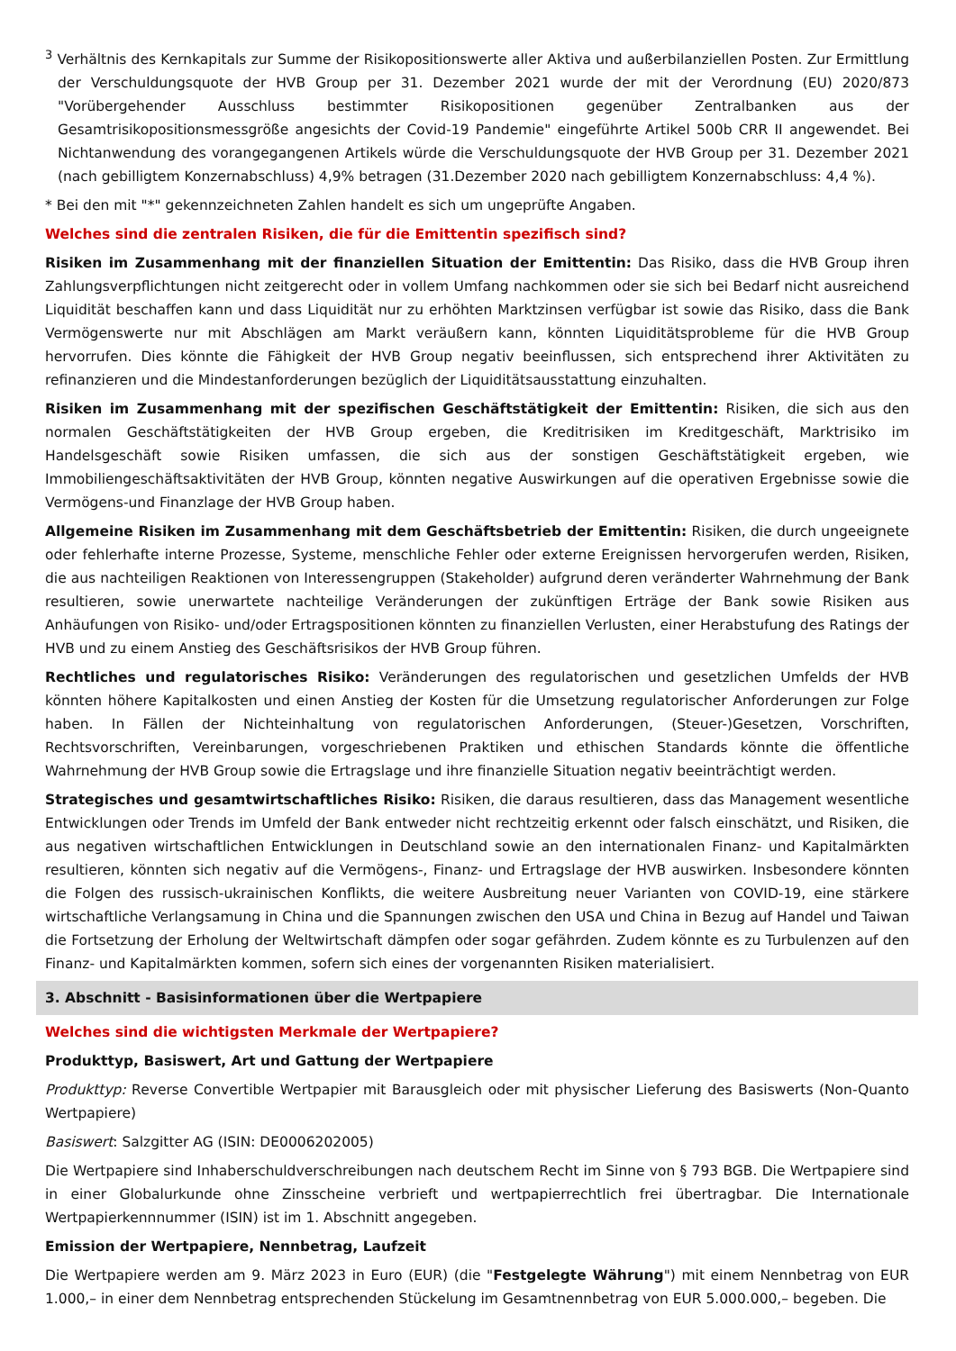<sup>3</sup> Verhältnis des Kernkapitals zur Summe der Risikopositionswerte aller Aktiva und außerbilanziellen Posten. Zur Ermittlung der Verschuldungsquote der HVB Group per 31. Dezember 2021 wurde der mit der Verordnung (EU) 2020/873 "Vorübergehender Ausschluss bestimmter Risikopositionen gegenüber Zentralbanken aus der Gesamtrisikopositionsmessgröße angesichts der Covid-19 Pandemie" eingeführte Artikel 500b CRR II angewendet. Bei Nichtanwendung des vorangegangenen Artikels würde die Verschuldungsquote der HVB Group per 31. Dezember 2021 (nach gebilligtem Konzernabschluss) 4,9% betragen (31.Dezember 2020 nach gebilligtem Konzernabschluss: 4,4 %).
* Bei den mit "*" gekennzeichneten Zahlen handelt es sich um ungeprüfte Angaben.
Welches sind die zentralen Risiken, die für die Emittentin spezifisch sind?
Risiken im Zusammenhang mit der finanziellen Situation der Emittentin: Das Risiko, dass die HVB Group ihren Zahlungsverpflichtungen nicht zeitgerecht oder in vollem Umfang nachkommen oder sie sich bei Bedarf nicht ausreichend Liquidität beschaffen kann und dass Liquidität nur zu erhöhten Marktzinsen verfügbar ist sowie das Risiko, dass die Bank Vermögenswerte nur mit Abschlägen am Markt veräußern kann, könnten Liquiditätsprobleme für die HVB Group hervorrufen. Dies könnte die Fähigkeit der HVB Group negativ beeinflussen, sich entsprechend ihrer Aktivitäten zu refinanzieren und die Mindestanforderungen bezüglich der Liquiditätsausstattung einzuhalten.
Risiken im Zusammenhang mit der spezifischen Geschäftstätigkeit der Emittentin: Risiken, die sich aus den normalen Geschäftstätigkeiten der HVB Group ergeben, die Kreditrisiken im Kreditgeschäft, Marktrisiko im Handelsgeschäft sowie Risiken umfassen, die sich aus der sonstigen Geschäftstätigkeit ergeben, wie Immobiliengeschäftsaktivitäten der HVB Group, könnten negative Auswirkungen auf die operativen Ergebnisse sowie die Vermögens-und Finanzlage der HVB Group haben.
Allgemeine Risiken im Zusammenhang mit dem Geschäftsbetrieb der Emittentin: Risiken, die durch ungeeignete oder fehlerhafte interne Prozesse, Systeme, menschliche Fehler oder externe Ereignissen hervorgerufen werden, Risiken, die aus nachteiligen Reaktionen von Interessengruppen (Stakeholder) aufgrund deren veränderter Wahrnehmung der Bank resultieren, sowie unerwartete nachteilige Veränderungen der zukünftigen Erträge der Bank sowie Risiken aus Anhäufungen von Risiko- und/oder Ertragspositionen könnten zu finanziellen Verlusten, einer Herabstufung des Ratings der HVB und zu einem Anstieg des Geschäftsrisikos der HVB Group führen.
Rechtliches und regulatorisches Risiko: Veränderungen des regulatorischen und gesetzlichen Umfelds der HVB könnten höhere Kapitalkosten und einen Anstieg der Kosten für die Umsetzung regulatorischer Anforderungen zur Folge haben. In Fällen der Nichteinhaltung von regulatorischen Anforderungen, (Steuer-)Gesetzen, Vorschriften, Rechtsvorschriften, Vereinbarungen, vorgeschriebenen Praktiken und ethischen Standards könnte die öffentliche Wahrnehmung der HVB Group sowie die Ertragslage und ihre finanzielle Situation negativ beeinträchtigt werden.
Strategisches und gesamtwirtschaftliches Risiko: Risiken, die daraus resultieren, dass das Management wesentliche Entwicklungen oder Trends im Umfeld der Bank entweder nicht rechtzeitig erkennt oder falsch einschätzt, und Risiken, die aus negativen wirtschaftlichen Entwicklungen in Deutschland sowie an den internationalen Finanz- und Kapitalmärkten resultieren, könnten sich negativ auf die Vermögens-, Finanz- und Ertragslage der HVB auswirken. Insbesondere könnten die Folgen des russisch-ukrainischen Konflikts, die weitere Ausbreitung neuer Varianten von COVID-19, eine stärkere wirtschaftliche Verlangsamung in China und die Spannungen zwischen den USA und China in Bezug auf Handel und Taiwan die Fortsetzung der Erholung der Weltwirtschaft dämpfen oder sogar gefährden. Zudem könnte es zu Turbulenzen auf den Finanz- und Kapitalmärkten kommen, sofern sich eines der vorgenannten Risiken materialisiert.
3. Abschnitt - Basisinformationen über die Wertpapiere
Welches sind die wichtigsten Merkmale der Wertpapiere?
Produkttyp, Basiswert, Art und Gattung der Wertpapiere
Produkttyp: Reverse Convertible Wertpapier mit Barausgleich oder mit physischer Lieferung des Basiswerts (Non-Quanto Wertpapiere)
Basiswert: Salzgitter AG (ISIN: DE0006202005)
Die Wertpapiere sind Inhaberschuldverschreibungen nach deutschem Recht im Sinne von § 793 BGB. Die Wertpapiere sind in einer Globalurkunde ohne Zinsscheine verbrieft und wertpapierrechtlich frei übertragbar. Die Internationale Wertpapierkennnummer (ISIN) ist im 1. Abschnitt angegeben.
Emission der Wertpapiere, Nennbetrag, Laufzeit
Die Wertpapiere werden am 9. März 2023 in Euro (EUR) (die "Festgelegte Währung") mit einem Nennbetrag von EUR 1.000,– in einer dem Nennbetrag entsprechenden Stückelung im Gesamtnennbetrag von EUR 5.000.000,– begeben. Die